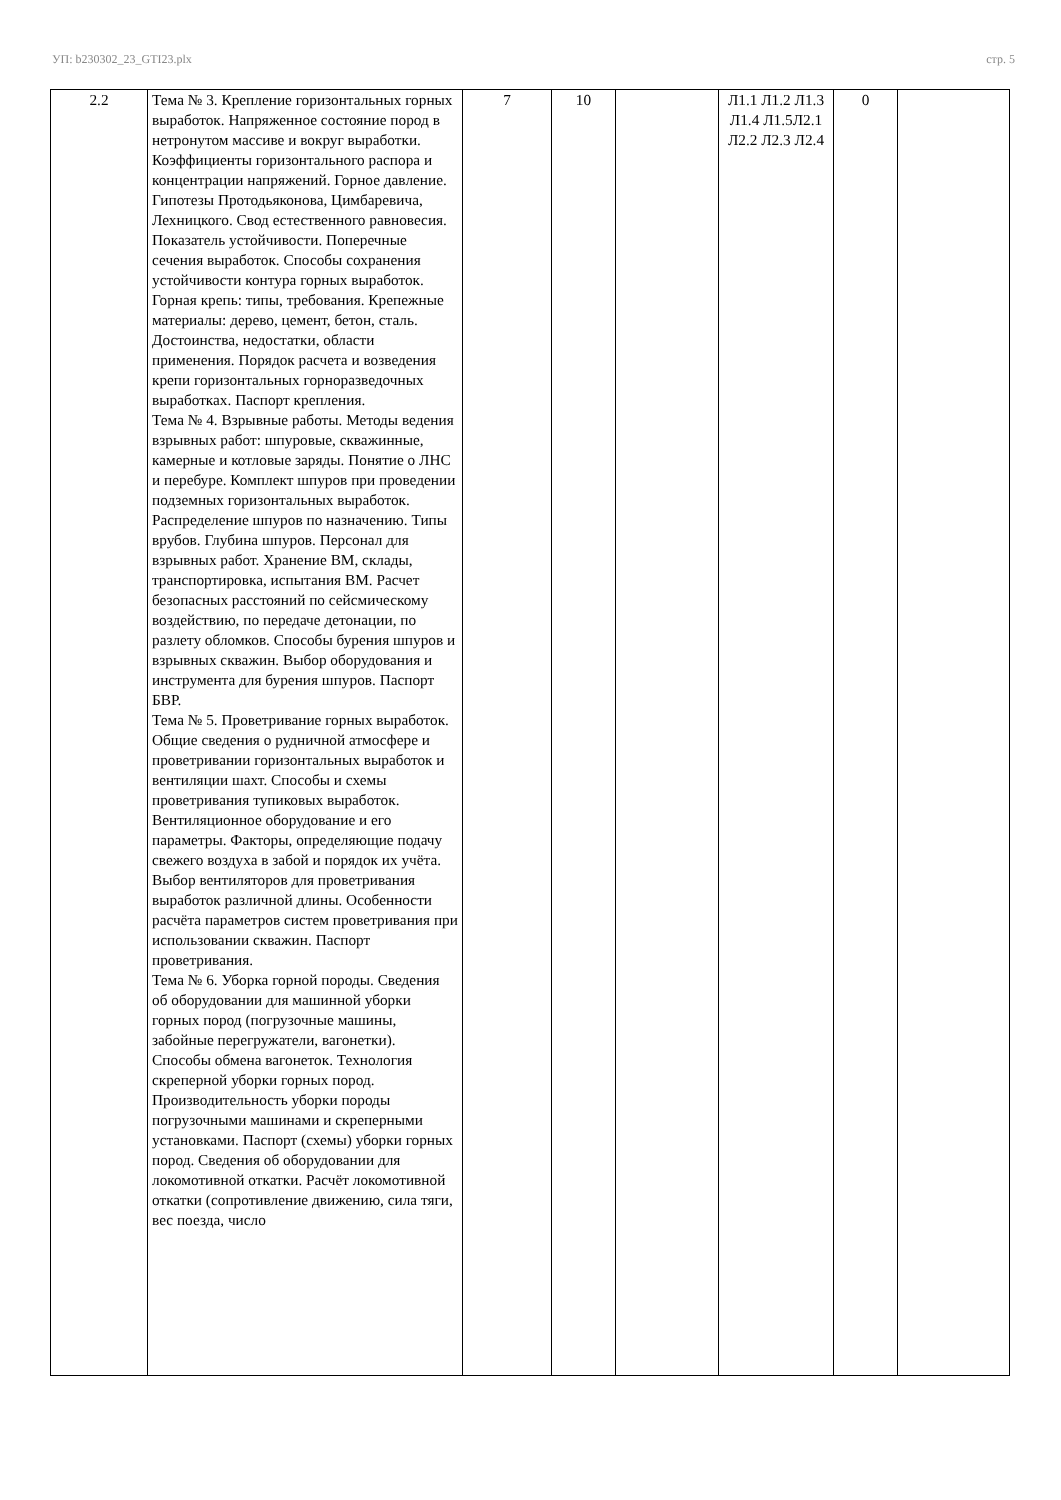УП: b230302_23_GTI23.plx стр. 5
| 2.2 | Тема № 3. Крепление горизонтальных горных выработок. Напряженное состояние пород в нетронутом массиве и вокруг выработки. Коэффициенты горизонтального распора и концентрации напряжений. Горное давление. Гипотезы Протодьяконова, Цимбаревича, Лехницкого. Свод естественного равновесия. Показатель устойчивости. Поперечные сечения выработок. Способы сохранения устойчивости контура горных выработок. Горная крепь: типы, требования. Крепежные материалы: дерево, цемент, бетон, сталь. Достоинства, недостатки, области применения. Порядок расчета и возведения крепи горизонтальных горноразведочных выработках. Паспорт крепления. Тема № 4. Взрывные работы. Методы ведения взрывных работ: шпуровые, скважинные, камерные и котловые заряды. Понятие о ЛНС и перебуре. Комплект шпуров при проведении подземных горизонтальных выработок. Распределение шпуров по назначению. Типы врубов. Глубина шпуров. Персонал для взрывных работ. Хранение ВМ, склады, транспортировка, испытания ВМ. Расчет безопасных расстояний по сейсмическому воздействию, по передаче детонации, по разлету обломков. Способы бурения шпуров и взрывных скважин. Выбор оборудования и инструмента для бурения шпуров. Паспорт БВР. Тема № 5. Проветривание горных выработок. Общие сведения о рудничной атмосфере и проветривании горизонтальных выработок и вентиляции шахт. Способы и схемы проветривания тупиковых выработок. Вентиляционное оборудование и его параметры. Факторы, определяющие подачу свежего воздуха в забой и порядок их учёта. Выбор вентиляторов для проветривания выработок различной длины. Особенности расчёта параметров систем проветривания при использовании скважин. Паспорт проветривания. Тема № 6. Уборка горной породы. Сведения об оборудовании для машинной уборки горных пород (погрузочные машины, забойные перегружатели, вагонетки). Способы обмена вагонеток. Технология скреперной уборки горных пород. Производительность уборки породы погрузочными машинами и скреперными установками. Паспорт (схемы) уборки горных пород. Сведения об оборудовании для локомотивной откатки. Расчёт локомотивной откатки (сопротивление движению, сила тяги, вес поезда, число | 7 | 10 | | Л1.1 Л1.2 Л1.3 Л1.4 Л1.5Л2.1 Л2.2 Л2.3 Л2.4 | 0 | |